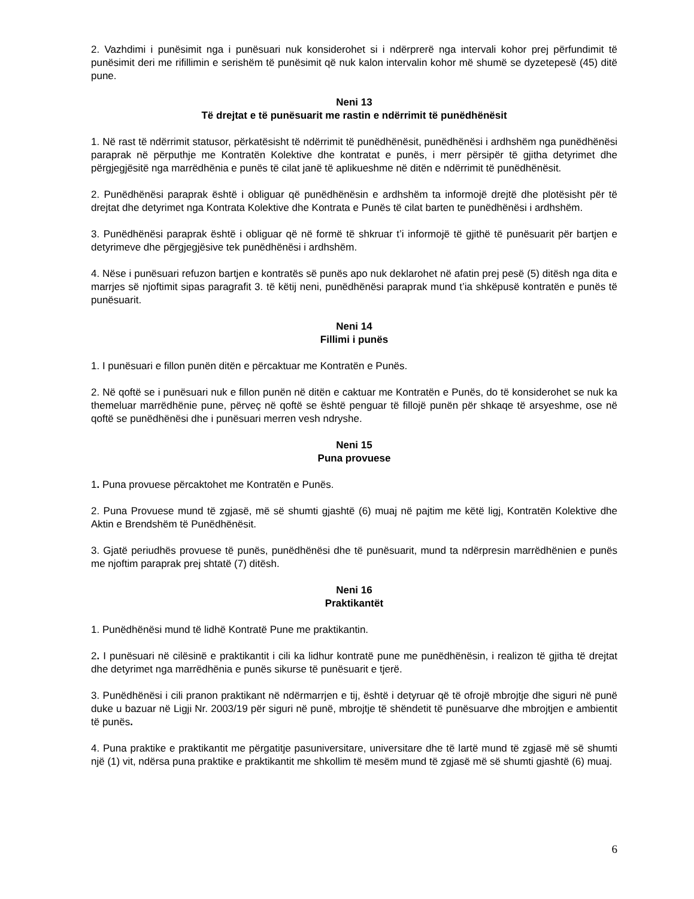2. Vazhdimi i punësimit nga i punësuari nuk konsiderohet si i ndërprerë nga intervali kohor prej përfundimit të punësimit deri me rifillimin e serishëm të punësimit që nuk kalon intervalin kohor më shumë se dyzetepesë (45) ditë pune.
Neni 13
Të drejtat e të punësuarit me rastin e ndërrimit të punëdhënësit
1. Në rast të ndërrimit statusor, përkatësisht të ndërrimit të punëdhënësit, punëdhënësi i ardhshëm nga punëdhënësi paraprak në përputhje me Kontratën Kolektive dhe kontratat e punës, i merr përsipër të gjitha detyrimet dhe përgjegjësitë nga marrëdhënia e punës të cilat janë të aplikueshme në ditën e ndërrimit të punëdhënësit.
2. Punëdhënësi paraprak është i obliguar që punëdhënësin e ardhshëm ta informojë drejtë dhe plotësisht për të drejtat dhe detyrimet nga Kontrata Kolektive dhe Kontrata e Punës të cilat barten te punëdhënësi i ardhshëm.
3. Punëdhënësi paraprak është i obliguar që në formë të shkruar t’i informojë të gjithë të punësuarit për bartjen e detyrimeve dhe përgjegjësive tek punëdhënësi i ardhshëm.
4. Nëse i punësuari refuzon bartjen e kontratës së punës apo nuk deklarohet në afatin prej pesë (5) ditësh nga dita e marrjes së njoftimit sipas paragrafit 3. të këtij neni, punëdhënësi paraprak mund t’ia shkëpusë kontratën e punës të punësuarit.
Neni 14
Fillimi i punës
1. I punësuari e fillon punën ditën e përcaktuar me Kontratën e Punës.
2. Në qoftë se i punësuari nuk e fillon punën në ditën e caktuar me Kontratën e Punës, do të konsiderohet se nuk ka themeluar marrëdhënie pune, përveç në qoftë se është penguar të fillojë punën për shkaqe të arsyeshme, ose në qoftë se punëdhënësi dhe i punësuari merren vesh ndryshe.
Neni 15
Puna provuese
1. Puna provuese përcaktohet me Kontratën e Punës.
2. Puna Provuese mund të zgjasë, më së shumti gjashtë (6) muaj në pajtim me këtë ligj, Kontratën Kolektive dhe Aktin e Brendshëm të Punëdhënësit.
3. Gjatë periudhës provuese të punës, punëdhënësi dhe të punësuarit, mund ta ndërpresin marrëdhënien e punës me njoftim paraprak prej shtatë (7) ditësh.
Neni 16
Praktikantët
1. Punëdhënësi mund të lidhë Kontratë Pune me praktikantin.
2. I punësuari në cilësinë e praktikantit i cili ka lidhur kontratë pune me punëdhënësin, i realizon të gjitha të drejtat dhe detyrimet nga marrëdhënia e punës sikurse të punësuarit e tjerë.
3. Punëdhënësi i cili pranon praktikant në ndërmarrjen e tij, është i detyruar që të ofrojë mbrojtje dhe siguri në punë duke u bazuar në Ligji Nr. 2003/19 për siguri në punë, mbrojtje të shëndetit të punësuarve dhe mbrojtjen e ambientit të punës.
4. Puna praktike e praktikantit me përgatitje pasuniversitare, universitare dhe të lartë mund të zgjasë më së shumti një (1) vit, ndërsa puna praktike e praktikantit me shkollim të mesëm mund të zgjasë më së shumti gjashtë (6) muaj.
6